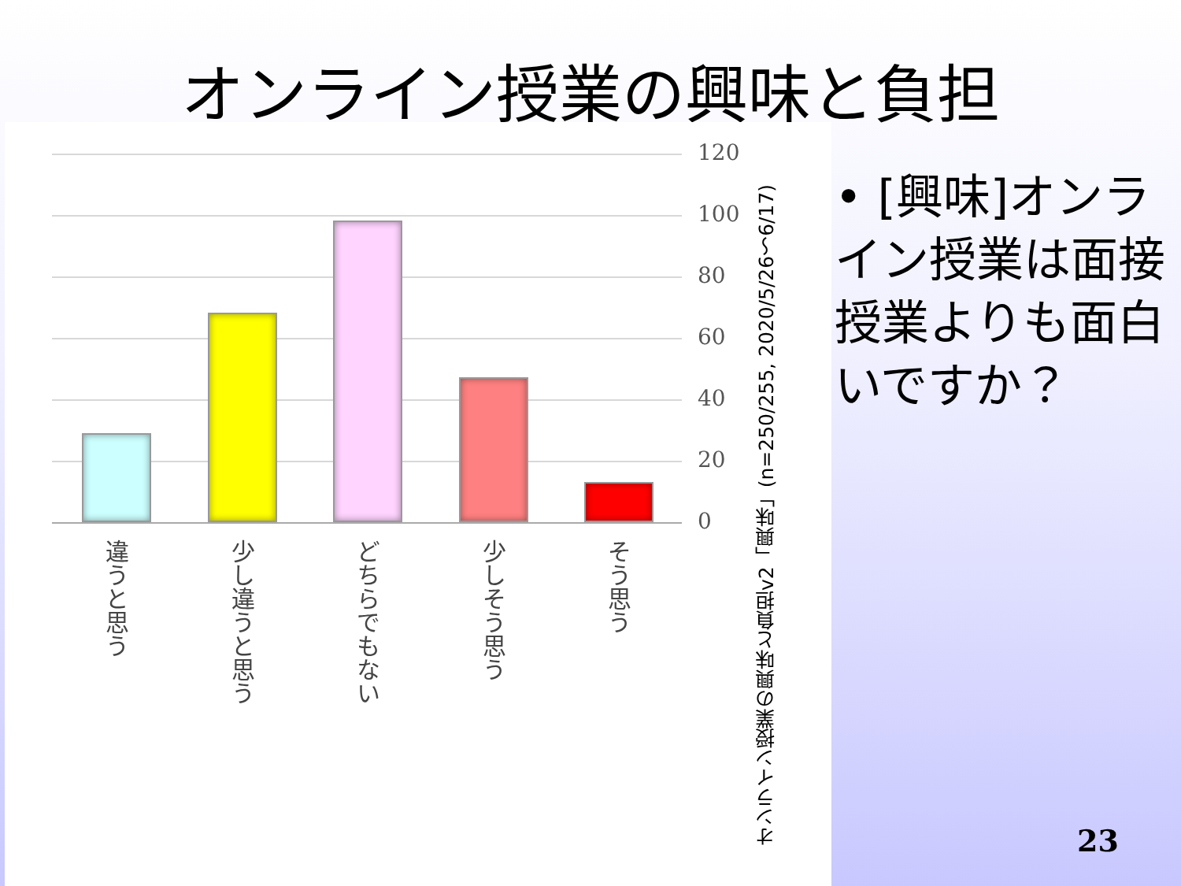オンライン授業の興味と負担
120
100
80
60
40
20
0
違うと思う
少し違うと思う
どちらでもない
少しそう思う
そう思う
オンライン授業の興味と負担v2「興味」(n=250/255, 2020/5/26～6/17)
• [興味]オンライン授業は面接授業よりも面白いですか？
23